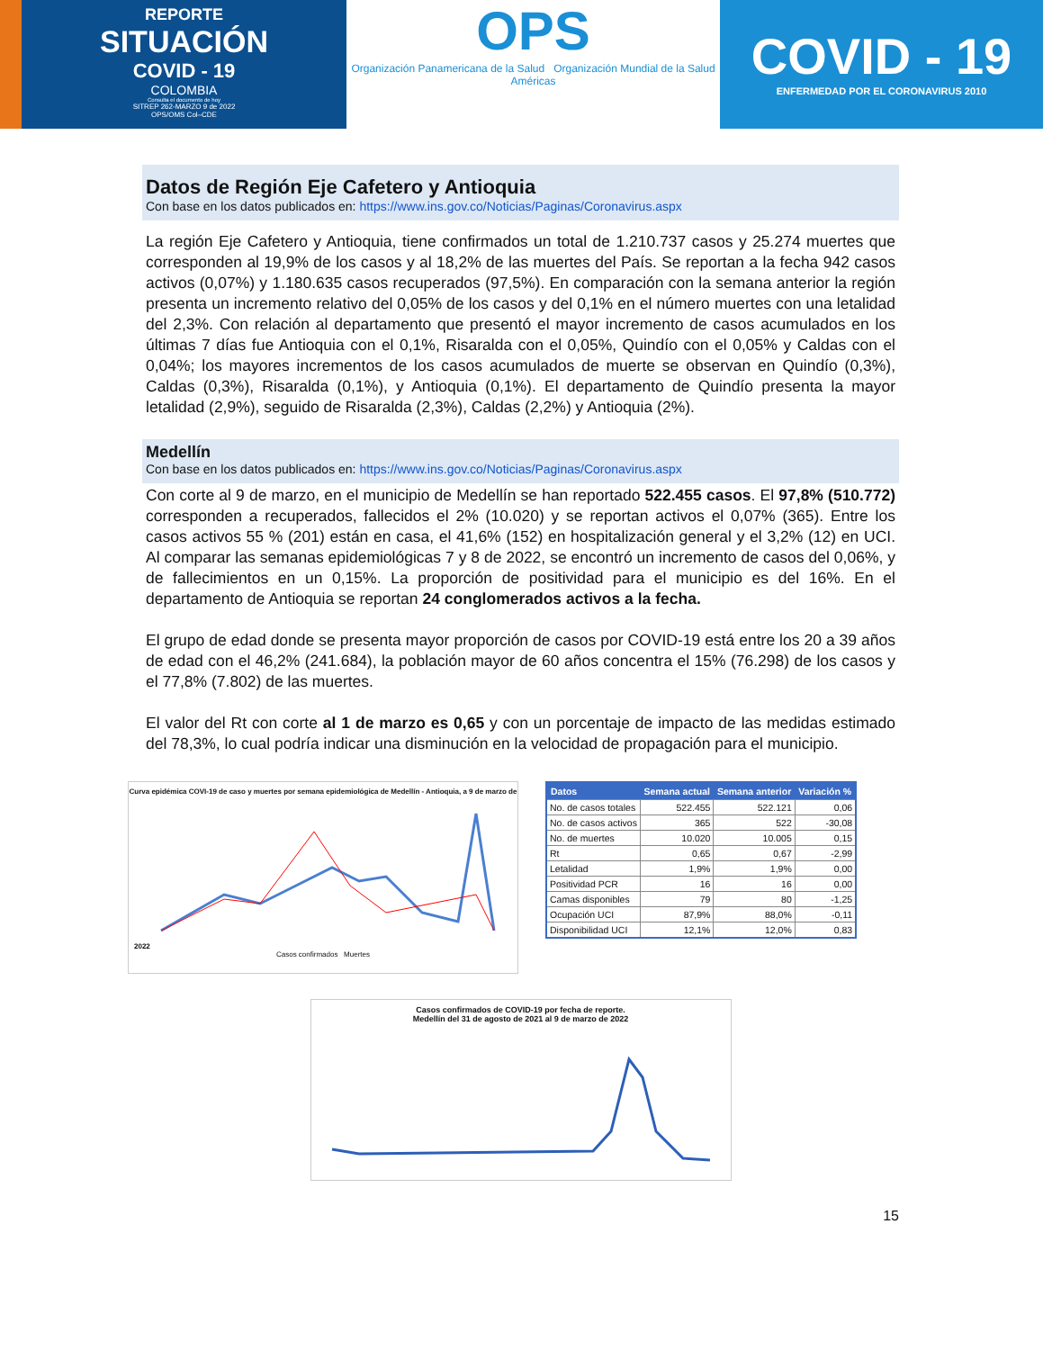REPORTE
SITUACIÓN
COVID - 19
COLOMBIA
Consulta el documento de hoy
SITREP 262-MARZO 9 de 2022
OPS/OMS Col–CDE
OPS
Organización Panamericana de la Salud Organización Mundial de la Salud Américas
COVID - 19
ENFERMEDAD POR EL CORONAVIRUS 2010
Datos de Región Eje Cafetero y Antioquia
Con base en los datos publicados en: https://www.ins.gov.co/Noticias/Paginas/Coronavirus.aspx
La región Eje Cafetero y Antioquia, tiene confirmados un total de 1.210.737 casos y 25.274 muertes que corresponden al 19,9% de los casos y al 18,2% de las muertes del País. Se reportan a la fecha 942 casos activos (0,07%) y 1.180.635 casos recuperados (97,5%). En comparación con la semana anterior la región presenta un incremento relativo del 0,05% de los casos y del 0,1% en el número muertes con una letalidad del 2,3%. Con relación al departamento que presentó el mayor incremento de casos acumulados en los últimas 7 días fue Antioquia con el 0,1%, Risaralda con el 0,05%, Quindío con el 0,05% y Caldas con el 0,04%; los mayores incrementos de los casos acumulados de muerte se observan en Quindío (0,3%), Caldas (0,3%), Risaralda (0,1%), y Antioquia (0,1%). El departamento de Quindío presenta la mayor letalidad (2,9%), seguido de Risaralda (2,3%), Caldas (2,2%) y Antioquia (2%).
Medellín
Con base en los datos publicados en: https://www.ins.gov.co/Noticias/Paginas/Coronavirus.aspx
Con corte al 9 de marzo, en el municipio de Medellín se han reportado 522.455 casos. El 97,8% (510.772) corresponden a recuperados, fallecidos el 2% (10.020) y se reportan activos el 0,07% (365). Entre los casos activos 55 % (201) están en casa, el 41,6% (152) en hospitalización general y el 3,2% (12) en UCI. Al comparar las semanas epidemiológicas 7 y 8 de 2022, se encontró un incremento de casos del 0,06%, y de fallecimientos en un 0,15%. La proporción de positividad para el municipio es del 16%. En el departamento de Antioquia se reportan 24 conglomerados activos a la fecha.
El grupo de edad donde se presenta mayor proporción de casos por COVID-19 está entre los 20 a 39 años de edad con el 46,2% (241.684), la población mayor de 60 años concentra el 15% (76.298) de los casos y el 77,8% (7.802) de las muertes.
El valor del Rt con corte al 1 de marzo es 0,65 y con un porcentaje de impacto de las medidas estimado del 78,3%, lo cual podría indicar una disminución en la velocidad de propagación para el municipio.
Curva epidémica COVI-19 de caso y muertes por semana epidemiológica de Medellín - Antioquia, a 9 de marzo de 2022
Casos confirmados Muertes
| Datos | Semana actual | Semana anterior | Variación % |
| --- | --- | --- | --- |
| No. de casos totales | 522.455 | 522.121 | 0,06 |
| No. de casos activos | 365 | 522 | -30,08 |
| No. de muertes | 10.020 | 10.005 | 0,15 |
| Rt | 0,65 | 0,67 | -2,99 |
| Letalidad | 1,9% | 1,9% | 0,00 |
| Positividad PCR | 16 | 16 | 0,00 |
| Camas disponibles | 79 | 80 | -1,25 |
| Ocupación UCI | 87,9% | 88,0% | -0,11 |
| Disponibilidad UCI | 12,1% | 12,0% | 0,83 |
Casos confirmados de COVID-19 por fecha de reporte.
Medellín del 31 de agosto de 2021 al 9 de marzo de 2022
15